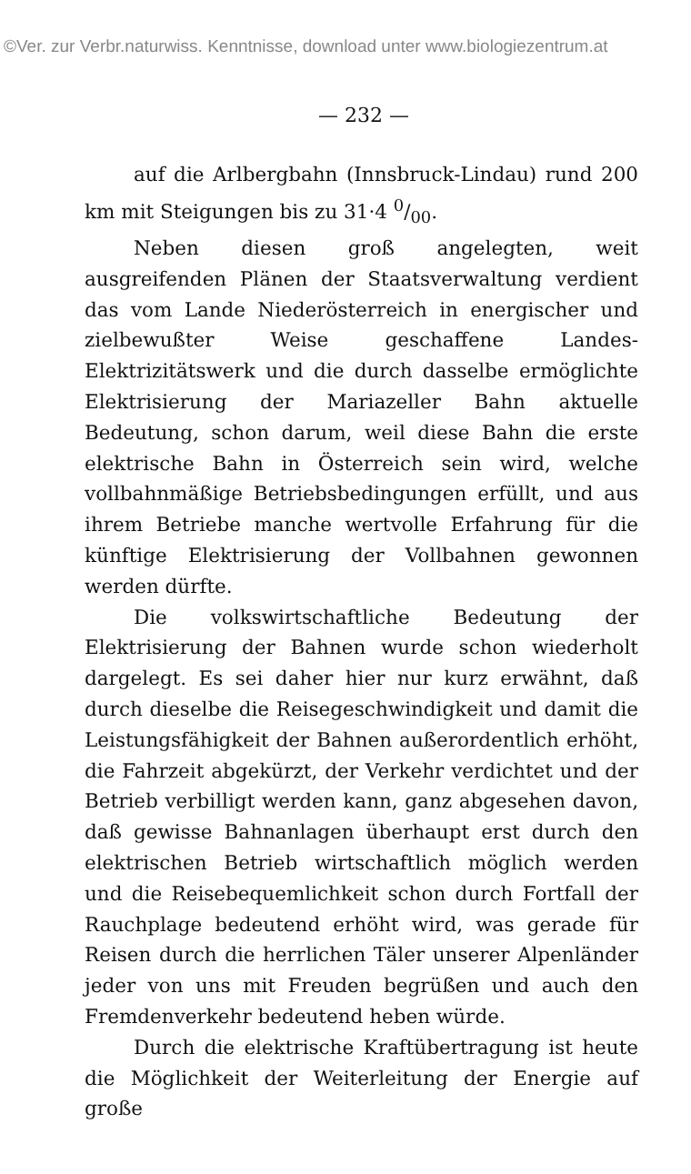©Ver. zur Verbr.naturwiss. Kenntnisse, download unter www.biologiezentrum.at
— 232 —
auf die Arlbergbahn (Innsbruck-Lindau) rund 200 km mit Steigungen bis zu 31·4 0/00.
Neben diesen groß angelegten, weit ausgreifenden Plänen der Staatsverwaltung verdient das vom Lande Niederösterreich in energischer und zielbewußter Weise geschaffene Landes-Elektrizitätswerk und die durch dasselbe ermöglichte Elektrisierung der Mariazeller Bahn aktuelle Bedeutung, schon darum, weil diese Bahn die erste elektrische Bahn in Österreich sein wird, welche vollbahnmäßige Betriebsbedingungen erfüllt, und aus ihrem Betriebe manche wertvolle Erfahrung für die künftige Elektrisierung der Vollbahnen gewonnen werden dürfte.
Die volkswirtschaftliche Bedeutung der Elektrisierung der Bahnen wurde schon wiederholt dargelegt. Es sei daher hier nur kurz erwähnt, daß durch dieselbe die Reisegeschwindigkeit und damit die Leistungsfähigkeit der Bahnen außerordentlich erhöht, die Fahrzeit abgekürzt, der Verkehr verdichtet und der Betrieb verbilligt werden kann, ganz abgesehen davon, daß gewisse Bahnanlagen überhaupt erst durch den elektrischen Betrieb wirtschaftlich möglich werden und die Reisebequemlichkeit schon durch Fortfall der Rauchplage bedeutend erhöht wird, was gerade für Reisen durch die herrlichen Täler unserer Alpenländer jeder von uns mit Freuden begrüßen und auch den Fremdenverkehr bedeutend heben würde.
Durch die elektrische Kraftübertragung ist heute die Möglichkeit der Weiterleitung der Energie auf große